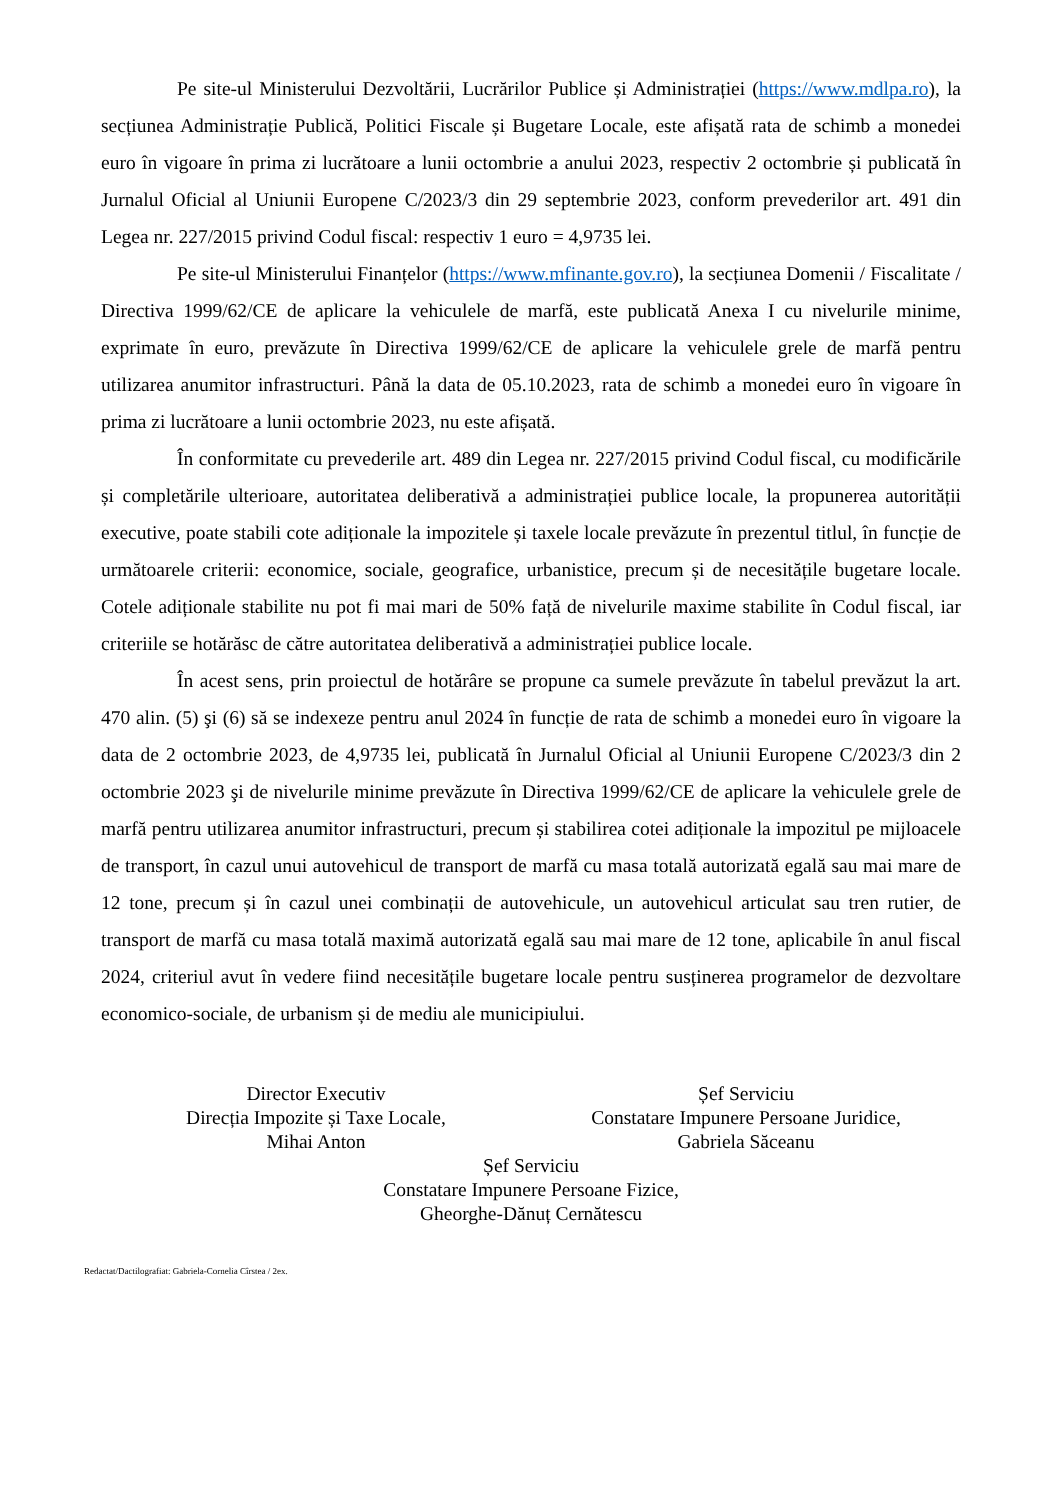Pe site-ul Ministerului Dezvoltării, Lucrărilor Publice și Administrației (https://www.mdlpa.ro), la secțiunea Administrație Publică, Politici Fiscale și Bugetare Locale, este afișată rata de schimb a monedei euro în vigoare în prima zi lucrătoare a lunii octombrie a anului 2023, respectiv 2 octombrie și publicată în Jurnalul Oficial al Uniunii Europene C/2023/3 din 29 septembrie 2023, conform prevederilor art. 491 din Legea nr. 227/2015 privind Codul fiscal: respectiv 1 euro = 4,9735 lei.
Pe site-ul Ministerului Finanțelor (https://www.mfinante.gov.ro), la secțiunea Domenii / Fiscalitate / Directiva 1999/62/CE de aplicare la vehiculele de marfă, este publicată Anexa I cu nivelurile minime, exprimate în euro, prevăzute în Directiva 1999/62/CE de aplicare la vehiculele grele de marfă pentru utilizarea anumitor infrastructuri. Până la data de 05.10.2023, rata de schimb a monedei euro în vigoare în prima zi lucrătoare a lunii octombrie 2023, nu este afișată.
În conformitate cu prevederile art. 489 din Legea nr. 227/2015 privind Codul fiscal, cu modificările și completările ulterioare, autoritatea deliberativă a administrației publice locale, la propunerea autorității executive, poate stabili cote adiționale la impozitele și taxele locale prevăzute în prezentul titlul, în funcție de următoarele criterii: economice, sociale, geografice, urbanistice, precum și de necesitățile bugetare locale. Cotele adiționale stabilite nu pot fi mai mari de 50% față de nivelurile maxime stabilite în Codul fiscal, iar criteriile se hotărăsc de către autoritatea deliberativă a administrației publice locale.
În acest sens, prin proiectul de hotărâre se propune ca sumele prevăzute în tabelul prevăzut la art. 470 alin. (5) şi (6) să se indexeze pentru anul 2024 în funcție de rata de schimb a monedei euro în vigoare la data de 2 octombrie 2023, de 4,9735 lei, publicată în Jurnalul Oficial al Uniunii Europene C/2023/3 din 2 octombrie 2023 şi de nivelurile minime prevăzute în Directiva 1999/62/CE de aplicare la vehiculele grele de marfă pentru utilizarea anumitor infrastructuri, precum și stabilirea cotei adiționale la impozitul pe mijloacele de transport, în cazul unui autovehicul de transport de marfă cu masa totală autorizată egală sau mai mare de 12 tone, precum și în cazul unei combinații de autovehicule, un autovehicul articulat sau tren rutier, de transport de marfă cu masa totală maximă autorizată egală sau mai mare de 12 tone, aplicabile în anul fiscal 2024, criteriul avut în vedere fiind necesitățile bugetare locale pentru susținerea programelor de dezvoltare economico-sociale, de urbanism și de mediu ale municipiului.
Director Executiv
Direcția Impozite și Taxe Locale,
Mihai Anton
Șef Serviciu
Constatare Impunere Persoane Juridice,
Gabriela Săceanu
Șef Serviciu
Constatare Impunere Persoane Fizice,
Gheorghe-Dănuț Cernătescu
Redactat/Dactilografiat: Gabriela-Cornelia Cîrstea / 2ex.